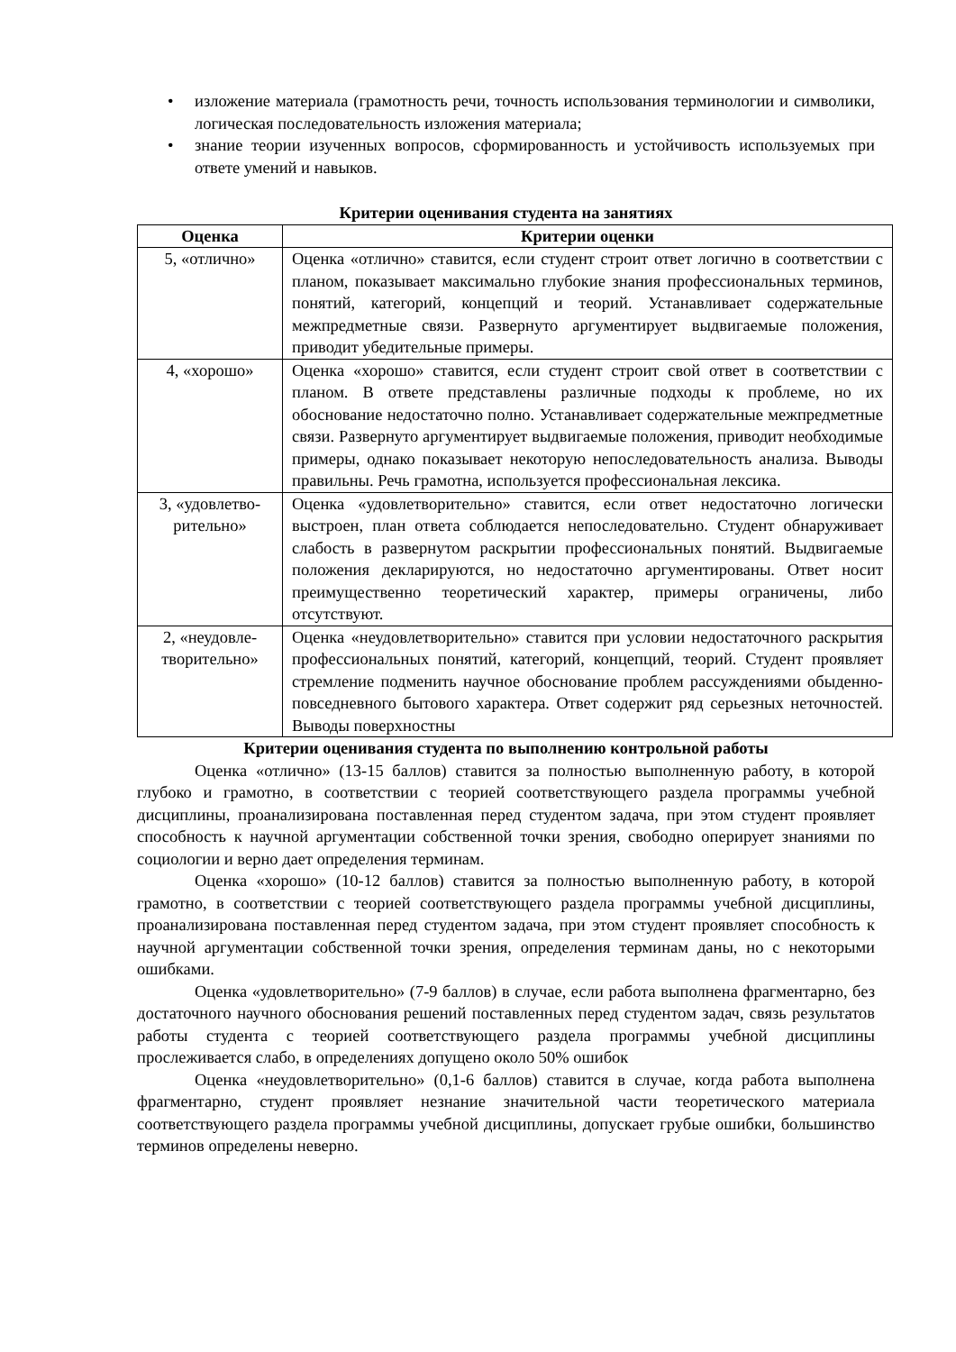• изложение материала (грамотность речи, точность использования терминологии и символики, логическая последовательность изложения материала;
• знание теории изученных вопросов, сформированность и устойчивость используемых при ответе умений и навыков.
Критерии оценивания студента на занятиях
| Оценка | Критерии оценки |
| --- | --- |
| 5, «отлично» | Оценка «отлично» ставится, если студент строит ответ логично в соответствии с планом, показывает максимально глубокие знания профессиональных терминов, понятий, категорий, концепций и теорий. Устанавливает содержательные межпредметные связи. Развернуто аргументирует выдвигаемые положения, приводит убедительные примеры. |
| 4, «хорошо» | Оценка «хорошо» ставится, если студент строит свой ответ в соответствии с планом. В ответе представлены различные подходы к проблеме, но их обоснование недостаточно полно. Устанавливает содержательные межпредметные связи. Развернуто аргументирует выдвигаемые положения, приводит необходимые примеры, однако показывает некоторую непоследовательность анализа. Выводы правильны. Речь грамотна, используется профессиональная лексика. |
| 3, «удовлетво-рительно» | Оценка «удовлетворительно» ставится, если ответ недостаточно логически выстроен, план ответа соблюдается непоследовательно. Студент обнаруживает слабость в развернутом раскрытии профессиональных понятий. Выдвигаемые положения декларируются, но недостаточно аргументированы. Ответ носит преимущественно теоретический характер, примеры ограничены, либо отсутствуют. |
| 2, «неудовле-творительно» | Оценка «неудовлетворительно» ставится при условии недостаточного раскрытия профессиональных понятий, категорий, концепций, теорий. Студент проявляет стремление подменить научное обоснование проблем рассуждениями обыденно-повседневного бытового характера. Ответ содержит ряд серьезных неточностей. Выводы поверхностны |
Критерии оценивания студента по выполнению контрольной работы
Оценка «отлично» (13-15 баллов) ставится за полностью выполненную работу, в которой глубоко и грамотно, в соответствии с теорией соответствующего раздела программы учебной дисциплины, проанализирована поставленная перед студентом задача, при этом студент проявляет способность к научной аргументации собственной точки зрения, свободно оперирует знаниями по социологии и верно дает определения терминам.
Оценка «хорошо» (10-12 баллов) ставится за полностью выполненную работу, в которой грамотно, в соответствии с теорией соответствующего раздела программы учебной дисциплины, проанализирована поставленная перед студентом задача, при этом студент проявляет способность к научной аргументации собственной точки зрения, определения терминам даны, но с некоторыми ошибками.
Оценка «удовлетворительно» (7-9 баллов) в случае, если работа выполнена фрагментарно, без достаточного научного обоснования решений поставленных перед студентом задач, связь результатов работы студента с теорией соответствующего раздела программы учебной дисциплины прослеживается слабо, в определениях допущено около 50% ошибок
Оценка «неудовлетворительно» (0,1-6 баллов) ставится в случае, когда работа выполнена фрагментарно, студент проявляет незнание значительной части теоретического материала соответствующего раздела программы учебной дисциплины, допускает грубые ошибки, большинство терминов определены неверно.